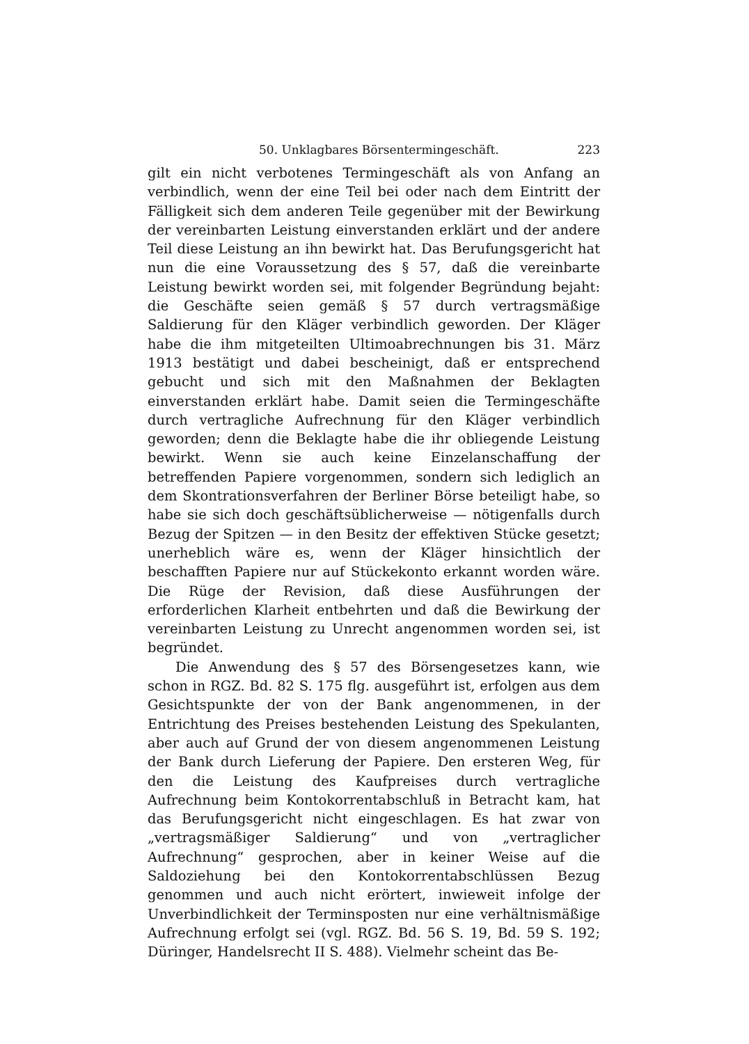50. Unklagbares Börsentermingeschäft. 223
gilt ein nicht verbotenes Termingeschäft als von Anfang an verbindlich, wenn der eine Teil bei oder nach dem Eintritt der Fälligkeit sich dem anderen Teile gegenüber mit der Bewirkung der vereinbarten Leistung einverstanden erklärt und der andere Teil diese Leistung an ihn bewirkt hat. Das Berufungsgericht hat nun die eine Voraussetzung des § 57, daß die vereinbarte Leistung bewirkt worden sei, mit folgender Begründung bejaht: die Geschäfte seien gemäß § 57 durch vertragsmäßige Saldierung für den Kläger verbindlich geworden. Der Kläger habe die ihm mitgeteilten Ultimoabrechnungen bis 31. März 1913 bestätigt und dabei bescheinigt, daß er entsprechend gebucht und sich mit den Maßnahmen der Beklagten einverstanden erklärt habe. Damit seien die Termingeschäfte durch vertragliche Aufrechnung für den Kläger verbindlich geworden; denn die Beklagte habe die ihr obliegende Leistung bewirkt. Wenn sie auch keine Einzelanschaffung der betreffenden Papiere vorgenommen, sondern sich lediglich an dem Skontrationsverfahren der Berliner Börse beteiligt habe, so habe sie sich doch geschäftsüblicherweise — nötigenfalls durch Bezug der Spitzen — in den Besitz der effektiven Stücke gesetzt; unerheblich wäre es, wenn der Kläger hinsichtlich der beschafften Papiere nur auf Stückekonto erkannt worden wäre. Die Rüge der Revision, daß diese Ausführungen der erforderlichen Klarheit entbehrten und daß die Bewirkung der vereinbarten Leistung zu Unrecht angenommen worden sei, ist begründet.
Die Anwendung des § 57 des Börsengesetzes kann, wie schon in RGZ. Bd. 82 S. 175 flg. ausgeführt ist, erfolgen aus dem Gesichtspunkte der von der Bank angenommenen, in der Entrichtung des Preises bestehenden Leistung des Spekulanten, aber auch auf Grund der von diesem angenommenen Leistung der Bank durch Lieferung der Papiere. Den ersteren Weg, für den die Leistung des Kaufpreises durch vertragliche Aufrechnung beim Kontokorrentabschluß in Betracht kam, hat das Berufungsgericht nicht eingeschlagen. Es hat zwar von „vertragsmäßiger Saldierung“ und von „vertraglicher Aufrechnung“ gesprochen, aber in keiner Weise auf die Saldoziehung bei den Kontokorrentabschlüssen Bezug genommen und auch nicht erörtert, inwieweit infolge der Unverbindlichkeit der Terminsposten nur eine verhältnismäßige Aufrechnung erfolgt sei (vgl. RGZ. Bd. 56 S. 19, Bd. 59 S. 192; Düringer, Handelsrecht II S. 488). Vielmehr scheint das Be-